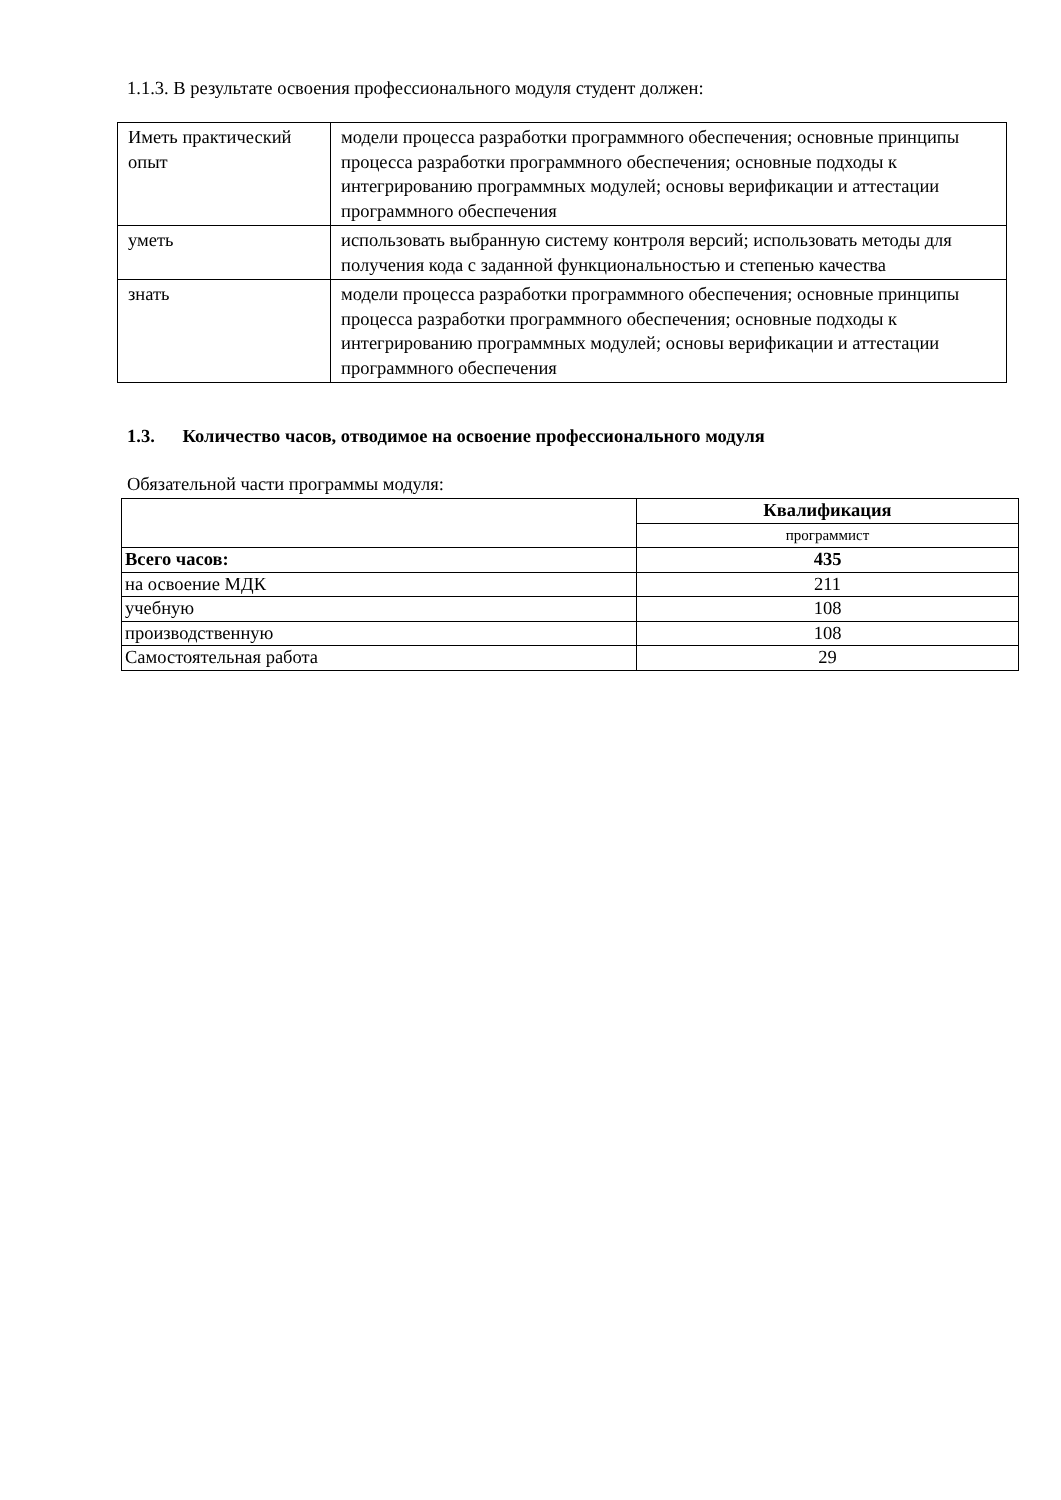1.1.3. В результате освоения профессионального модуля студент должен:
| Иметь практический опыт | модели процесса разработки программного обеспечения; основные принципы процесса разработки программного обеспечения; основные подходы к интегрированию программных модулей; основы верификации и аттестации программного обеспечения |
| уметь | использовать выбранную систему контроля версий; использовать методы для получения кода с заданной функциональностью и степенью качества |
| знать | модели процесса разработки программного обеспечения; основные принципы процесса разработки программного обеспечения; основные подходы к интегрированию программных модулей; основы верификации и аттестации программного обеспечения |
1.3. Количество часов, отводимое на освоение профессионального модуля
Обязательной части программы модуля:
| | Квалификация |
| | программист |
| Всего часов: | 435 |
| на освоение МДК | 211 |
| учебную | 108 |
| производственную | 108 |
| Самостоятельная работа | 29 |